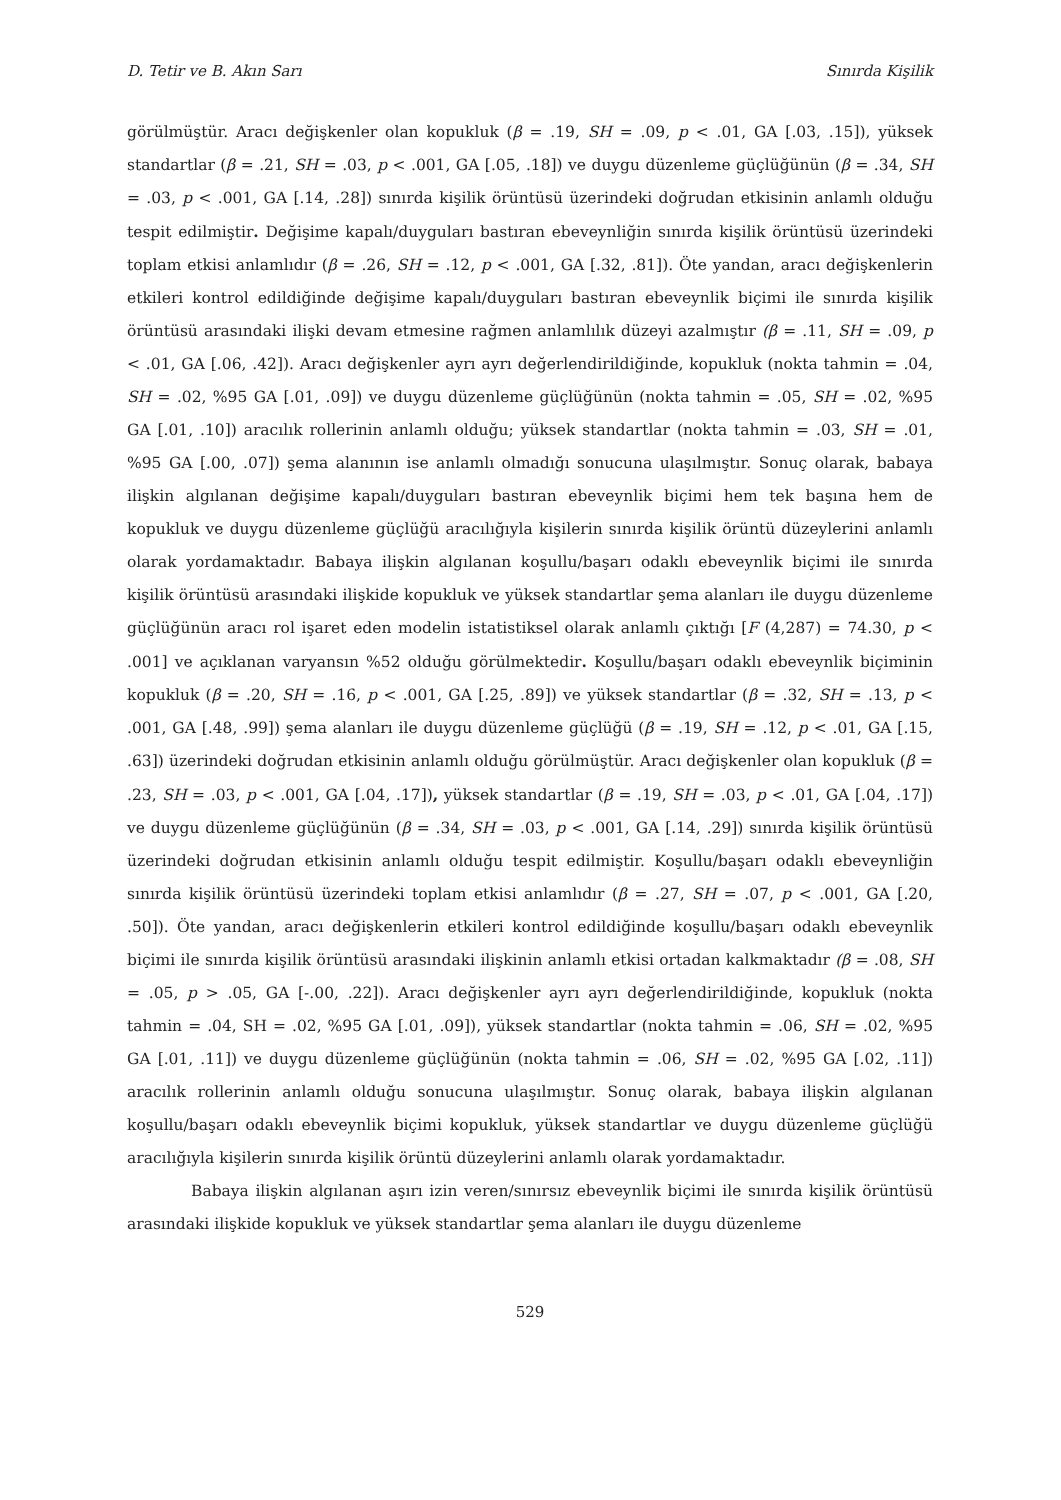D. Tetir ve B. Akın Sarı Sınırda Kişilik
görülmüştür. Aracı değişkenler olan kopukluk (β = .19, SH = .09, p < .01, GA [.03, .15]), yüksek standartlar (β = .21, SH = .03, p < .001, GA [.05, .18]) ve duygu düzenleme güçlüğünün (β = .34, SH = .03, p < .001, GA [.14, .28]) sınırda kişilik örüntüsü üzerindeki doğrudan etkisinin anlamlı olduğu tespit edilmiştir. Değişime kapalı/duyguları bastıran ebeveynliğin sınırda kişilik örüntüsü üzerindeki toplam etkisi anlamlıdır (β = .26, SH = .12, p < .001, GA [.32, .81]). Öte yandan, aracı değişkenlerin etkileri kontrol edildiğinde değişime kapalı/duyguları bastıran ebeveynlik biçimi ile sınırda kişilik örüntüsü arasındaki ilişki devam etmesine rağmen anlamlılık düzeyi azalmıştır (β = .11, SH = .09, p < .01, GA [.06, .42]). Aracı değişkenler ayrı ayrı değerlendirildiğinde, kopukluk (nokta tahmin = .04, SH = .02, %95 GA [.01, .09]) ve duygu düzenleme güçlüğünün (nokta tahmin = .05, SH = .02, %95 GA [.01, .10]) aracılık rollerinin anlamlı olduğu; yüksek standartlar (nokta tahmin = .03, SH = .01, %95 GA [.00, .07]) şema alanının ise anlamlı olmadığı sonucuna ulaşılmıştır. Sonuç olarak, babaya ilişkin algılanan değişime kapalı/duyguları bastıran ebeveynlik biçimi hem tek başına hem de kopukluk ve duygu düzenleme güçlüğü aracılığıyla kişilerin sınırda kişilik örüntü düzeylerini anlamlı olarak yordamaktadır. Babaya ilişkin algılanan koşullu/başarı odaklı ebeveynlik biçimi ile sınırda kişilik örüntüsü arasındaki ilişkide kopukluk ve yüksek standartlar şema alanları ile duygu düzenleme güçlüğünün aracı rol işaret eden modelin istatistiksel olarak anlamlı çıktığı [F (4,287) = 74.30, p < .001] ve açıklanan varyansın %52 olduğu görülmektedir. Koşullu/başarı odaklı ebeveynlik biçiminin kopukluk (β = .20, SH = .16, p < .001, GA [.25, .89]) ve yüksek standartlar (β = .32, SH = .13, p < .001, GA [.48, .99]) şema alanları ile duygu düzenleme güçlüğü (β = .19, SH = .12, p < .01, GA [.15, .63]) üzerindeki doğrudan etkisinin anlamlı olduğu görülmüştür. Aracı değişkenler olan kopukluk (β = .23, SH = .03, p < .001, GA [.04, .17]), yüksek standartlar (β = .19, SH = .03, p < .01, GA [.04, .17]) ve duygu düzenleme güçlüğünün (β = .34, SH = .03, p < .001, GA [.14, .29]) sınırda kişilik örüntüsü üzerindeki doğrudan etkisinin anlamlı olduğu tespit edilmiştir. Koşullu/başarı odaklı ebeveynliğin sınırda kişilik örüntüsü üzerindeki toplam etkisi anlamlıdır (β = .27, SH = .07, p < .001, GA [.20, .50]). Öte yandan, aracı değişkenlerin etkileri kontrol edildiğinde koşullu/başarı odaklı ebeveynlik biçimi ile sınırda kişilik örüntüsü arasındaki ilişkinin anlamlı etkisi ortadan kalkmaktadır (β = .08, SH = .05, p > .05, GA [-.00, .22]). Aracı değişkenler ayrı ayrı değerlendirildiğinde, kopukluk (nokta tahmin = .04, SH = .02, %95 GA [.01, .09]), yüksek standartlar (nokta tahmin = .06, SH = .02, %95 GA [.01, .11]) ve duygu düzenleme güçlüğünün (nokta tahmin = .06, SH = .02, %95 GA [.02, .11]) aracılık rollerinin anlamlı olduğu sonucuna ulaşılmıştır. Sonuç olarak, babaya ilişkin algılanan koşullu/başarı odaklı ebeveynlik biçimi kopukluk, yüksek standartlar ve duygu düzenleme güçlüğü aracılığıyla kişilerin sınırda kişilik örüntü düzeylerini anlamlı olarak yordamaktadır.
Babaya ilişkin algılanan aşırı izin veren/sınırsız ebeveynlik biçimi ile sınırda kişilik örüntüsü arasındaki ilişkide kopukluk ve yüksek standartlar şema alanları ile duygu düzenleme
529